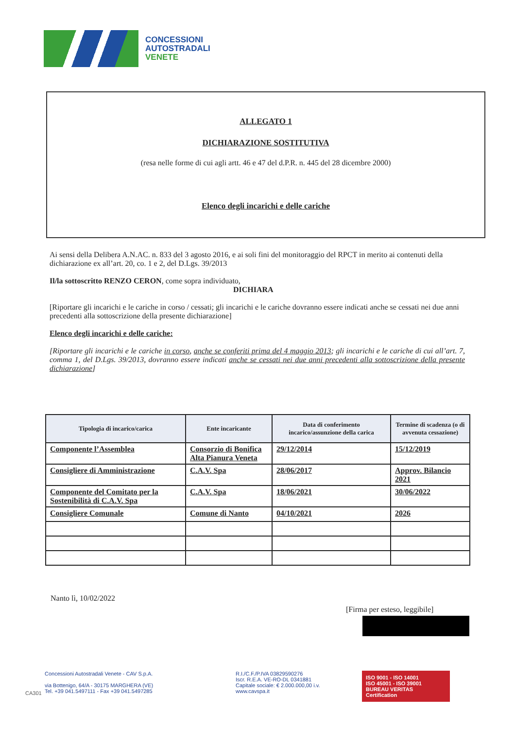CONCESSIONI
AUTOSTRADALI
VENETE
ALLEGATO 1
DICHIARAZIONE SOSTITUTIVA
(resa nelle forme di cui agli artt. 46 e 47 del d.P.R. n. 445 del 28 dicembre 2000)
Elenco degli incarichi e delle cariche
Ai sensi della Delibera A.N.AC. n. 833 del 3 agosto 2016, e ai soli fini del monitoraggio del RPCT in merito ai contenuti della dichiarazione ex all’art. 20, co. 1 e 2, del D.Lgs. 39/2013
Il/la sottoscritto RENZO CERON, come sopra individuato,
DICHIARA
[Riportare gli incarichi e le cariche in corso / cessati; gli incarichi e le cariche dovranno essere indicati anche se cessati nei due anni precedenti alla sottoscrizione della presente dichiarazione]
Elenco degli incarichi e delle cariche:
[Riportare gli incarichi e le cariche in corso, anche se conferiti prima del 4 maggio 2013; gli incarichi e le cariche di cui all’art. 7, comma 1, del D.Lgs. 39/2013, dovranno essere indicati anche se cessati nei due anni precedenti alla sottoscrizione della presente dichiarazione]
| Tipologia di incarico/carica | Ente incaricante | Data di conferimento incarico/assunzione della carica | Termine di scadenza (o di avvenuta cessazione) |
| --- | --- | --- | --- |
| Componente l’Assemblea | Consorzio di Bonifica Alta Pianura Veneta | 29/12/2014 | 15/12/2019 |
| Consigliere di Amministrazione | C.A.V. Spa | 28/06/2017 | Approv. Bilancio 2021 |
| Componente del Comitato per la Sostenibilità di C.A.V. Spa | C.A.V. Spa | 18/06/2021 | 30/06/2022 |
| Consigliere Comunale | Comune di Nanto | 04/10/2021 | 2026 |
Nanto lì, 10/02/2022
[Firma per esteso, leggibile]
Concessioni Autostradali Venete - CAV S.p.A.
via Bottenigo, 64/A - 30175 MARGHERA (VE)
Tel. +39 041.5497111 - Fax +39 041.5497285
R.I./C.F./P.IVA 03829590276
Iscr. R.E.A. VE-RO-DL 0341881
Capitale sociale: € 2.000.000,00 i.v.
www.cavspa.it
ISO 9001 - ISO 14001
ISO 45001 - ISO 39001
BUREAU VERITAS
Certification
CA301